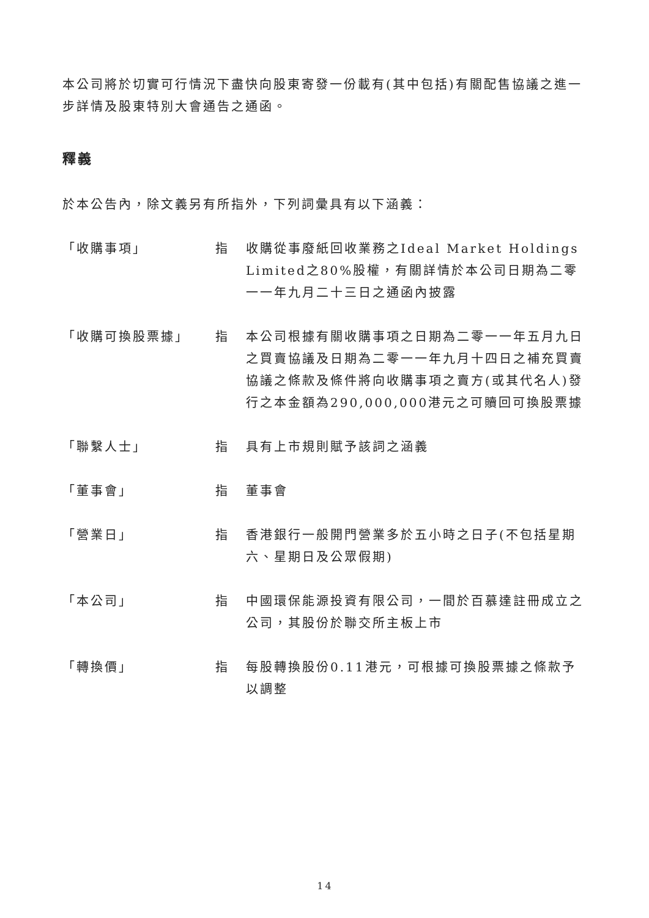本公司將於切實可行情況下盡快向股東寄發一份載有(其中包括)有關配售協議之進一步詳情及股東特別大會通告之通函。
釋義
於本公告內，除文義另有所指外，下列詞彙具有以下涵義：
| 「收購事項」 | 指 | 收購從事廢紙回收業務之Ideal Market Holdings Limited之80%股權，有關詳情於本公司日期為二零一一年九月二十三日之通函內披露 |
| 「收購可換股票據」 | 指 | 本公司根據有關收購事項之日期為二零一一年五月九日之買賣協議及日期為二零一一年九月十四日之補充買賣協議之條款及條件將向收購事項之賣方(或其代名人)發行之本金額為290,000,000港元之可贖回可換股票據 |
| 「聯繫人士」 | 指 | 具有上市規則賦予該詞之涵義 |
| 「董事會」 | 指 | 董事會 |
| 「營業日」 | 指 | 香港銀行一般開門營業多於五小時之日子(不包括星期六、星期日及公眾假期) |
| 「本公司」 | 指 | 中國環保能源投資有限公司，一間於百慕達註冊成立之公司，其股份於聯交所主板上市 |
| 「轉換價」 | 指 | 每股轉換股份0.11港元，可根據可換股票據之條款予以調整 |
14